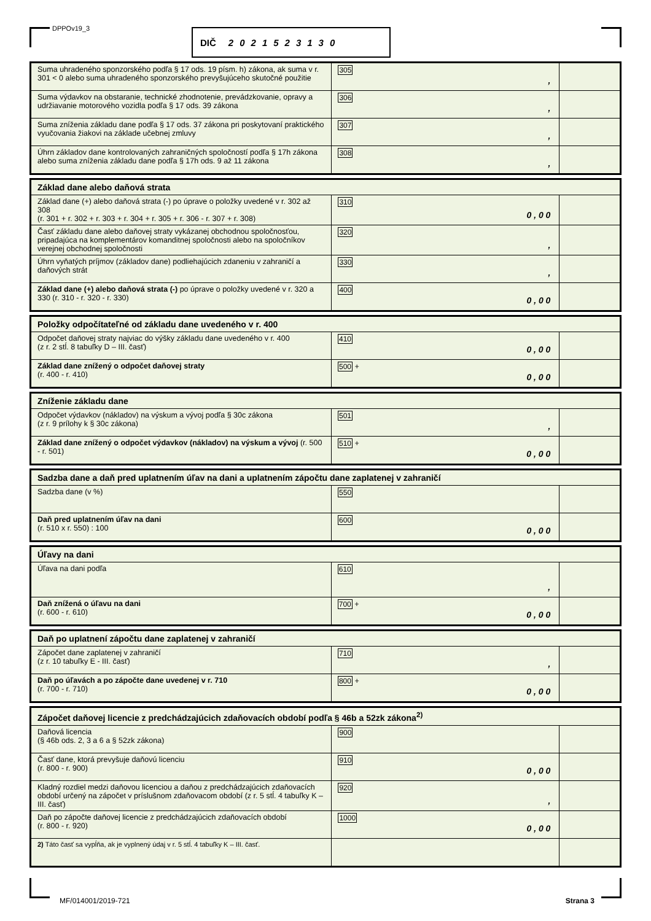DPPOv19_3 DIČ 2021523130
| Suma uhradeného sponzorského podľa § 17 ods. 19 písm. h) zákona, ak suma v r. 301 < 0 alebo suma uhradeného sponzorského prevyšujúceho skutočné použitie | 305 , | |
| Suma výdavkov na obstaranie, technické zhodnotenie, prevádzkovanie, opravy a udržiavanie motorového vozidla podľa § 17 ods. 39 zákona | 306 , | |
| Suma zníženia základu dane podľa § 17 ods. 37 zákona pri poskytovaní praktického vyučovania žiakovi na základe učebnej zmluvy | 307 , | |
| Úhrn základov dane kontrolovaných zahraničných spoločností podľa § 17h zákona alebo suma zníženia základu dane podľa § 17h ods. 9 až 11 zákona | 308 , | |
| Základ dane alebo daňová strata | | |
| Základ dane (+) alebo daňová strata (-) po úprave o položky uvedené v r. 302 až 308 (r. 301 + r. 302 + r. 303 + r. 304 + r. 305 + r. 306 - r. 307 + r. 308) | 310 0 , 0 0 | |
| Časť základu dane alebo daňovej straty vykázanej obchodnou spoločnosťou, pripadajúca na komplementárov komanditnej spoločnosti alebo na spoločníkov verejnej obchodnej spoločnosti | 320 , | |
| Úhrn vyňatých príjmov (základov dane) podliehajúcich zdaneniu v zahraničí a daňových strát | 330 , | |
| Základ dane (+) alebo daňová strata (-) po úprave o položky uvedené v r. 320 a 330 (r. 310 - r. 320 - r. 330) | 400 0 , 0 0 | |
| Položky odpočítateľné od základu dane uvedeného v r. 400 | | |
| Odpočet daňovej straty najviac do výšky základu dane uvedeného v r. 400 (z r. 2 stĺ. 8 tabuľky D – III. časť) | 410 0 , 0 0 | |
| Základ dane znížený o odpočet daňovej straty (r. 400 - r. 410) | 500 + 0 , 0 0 | |
| Zníženie základu dane | | |
| Odpočet výdavkov (nákladov) na výskum a vývoj podľa § 30c zákona (z r. 9 prílohy k § 30c zákona) | 501 , | |
| Základ dane znížený o odpočet výdavkov (nákladov) na výskum a vývoj (r. 500 - r. 501) | 510 + 0 , 0 0 | |
| Sadzba dane a daň pred uplatnením úľav na dani a uplatnením zápočtu dane zaplatenej v zahraničí | | |
| Sadzba dane (v %) | 550 | |
| Daň pred uplatnením úľav na dani (r. 510 x r. 550) : 100 | 600 0 , 0 0 | |
| Úľavy na dani | | |
| Úľava na dani podľa | 610 , | |
| Daň znížená o úľavu na dani (r. 600 - r. 610) | 700 + 0 , 0 0 | |
| Daň po uplatnení zápočtu dane zaplatenej v zahraničí | | |
| Zápočet dane zaplatenej v zahraničí (z r. 10 tabuľky E - III. časť) | 710 , | |
| Daň po úľavách a po zápočte dane uvedenej v r. 710 (r. 700 - r. 710) | 800 + 0 , 0 0 | |
| Zápočet daňovej licencie z predchádzajúcich zdaňovacích období podľa § 46b a 52zk zákona<sup>2)</sup> | | |
| Daňová licencia (§ 46b ods. 2, 3 a 6 a § 52zk zákona) | 900 | |
| Časť dane, ktorá prevyšuje daňovú licenciu (r. 800 - r. 900) | 910 0 , 0 0 | |
| Kladný rozdiel medzi daňovou licenciou a daňou z predchádzajúcich zdaňovacích období určený na zápočet v príslušnom zdaňovacom období (z r. 5 stĺ. 4 tabuľky K – III. časť) | 920 , | |
| Daň po zápočte daňovej licencie z predchádzajúcich zdaňovacích období (r. 800 - r. 920) | 1000 0 , 0 0 | |
| 2) Táto časť sa vypĺňa, ak je vyplnený údaj v r. 5 stĺ. 4 tabuľky K – III. časť. | | |
MF/014001/2019-721 Strana 3